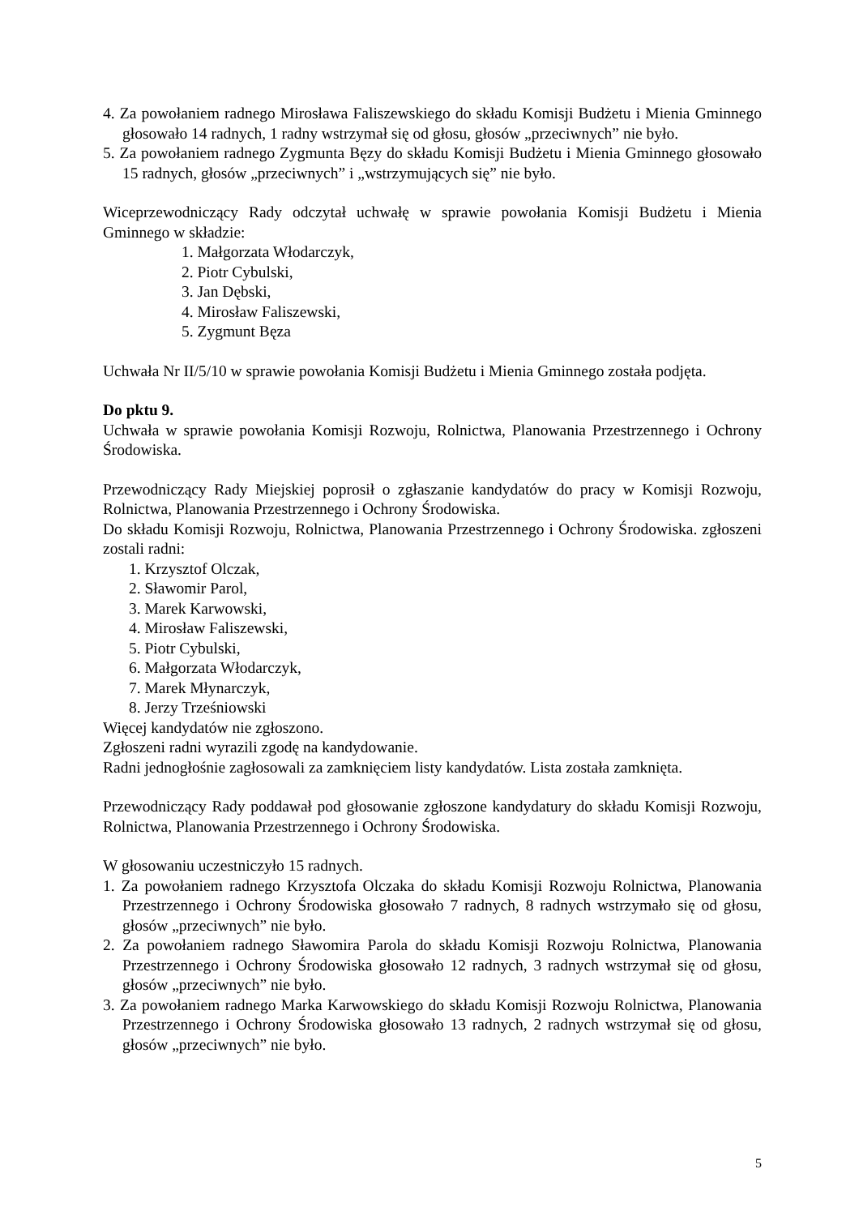4. Za powołaniem radnego Mirosława Faliszewskiego do składu Komisji Budżetu i Mienia Gminnego głosowało 14 radnych, 1 radny wstrzymał się od głosu, głosów „przeciwnych” nie było.
5. Za powołaniem radnego Zygmunta Bęzy do składu Komisji Budżetu i Mienia Gminnego głosowało 15 radnych, głosów „przeciwnych” i „wstrzymujących się” nie było.
Wiceprzewodniczący Rady odczytał uchwałę w sprawie powołania Komisji Budżetu i Mienia Gminnego w składzie:
1. Małgorzata Włodarczyk,
2. Piotr Cybulski,
3. Jan Dębski,
4. Mirosław Faliszewski,
5. Zygmunt Bęza
Uchwała Nr II/5/10 w sprawie powołania Komisji Budżetu i Mienia Gminnego została podjęta.
Do pktu 9.
Uchwała w sprawie powołania Komisji Rozwoju, Rolnictwa, Planowania Przestrzennego i Ochrony Środowiska.
Przewodniczący Rady Miejskiej poprosił o zgłaszanie kandydatów do pracy w Komisji Rozwoju, Rolnictwa, Planowania Przestrzennego i Ochrony Środowiska.
Do składu Komisji Rozwoju, Rolnictwa, Planowania Przestrzennego i Ochrony Środowiska. zgłoszeni zostali radni:
1. Krzysztof Olczak,
2. Sławomir Parol,
3. Marek Karwowski,
4. Mirosław Faliszewski,
5. Piotr Cybulski,
6. Małgorzata Włodarczyk,
7. Marek Młynarczyk,
8. Jerzy Trześniowski
Więcej kandydatów nie zgłoszono.
Zgłoszeni radni wyrazili zgodę na kandydowanie.
Radni jednogłośnie zagłosowali za zamknięciem listy kandydatów. Lista została zamknięta.
Przewodniczący Rady poddawał pod głosowanie zgłoszone kandydatury do składu Komisji Rozwoju, Rolnictwa, Planowania Przestrzennego i Ochrony Środowiska.
W głosowaniu uczestniczyło 15 radnych.
1. Za powołaniem radnego Krzysztofa Olczaka do składu Komisji Rozwoju Rolnictwa, Planowania Przestrzennego i Ochrony Środowiska głosowało 7 radnych, 8 radnych wstrzymało się od głosu, głosów „przeciwnych” nie było.
2. Za powołaniem radnego Sławomira Parola do składu Komisji Rozwoju Rolnictwa, Planowania Przestrzennego i Ochrony Środowiska głosowało 12 radnych, 3 radnych wstrzymał się od głosu, głosów „przeciwnych” nie było.
3. Za powołaniem radnego Marka Karwowskiego do składu Komisji Rozwoju Rolnictwa, Planowania Przestrzennego i Ochrony Środowiska głosowało 13 radnych, 2 radnych wstrzymał się od głosu, głosów „przeciwnych” nie było.
5